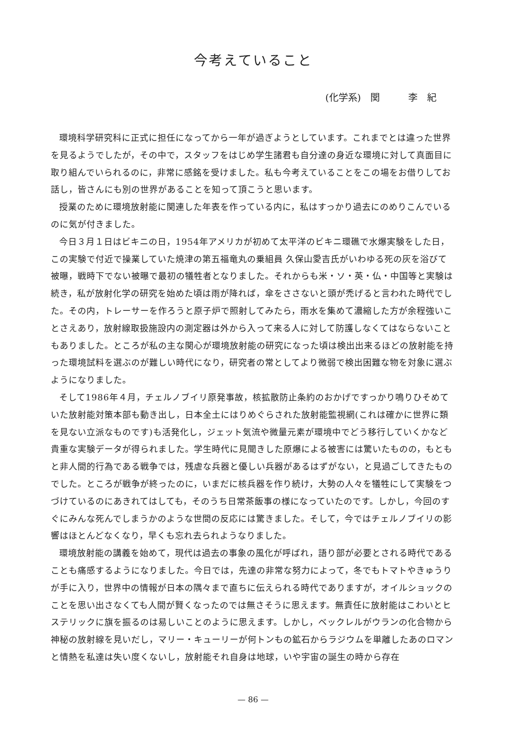今考えていること
(化学系)　関　　　李　紀
環境科学研究科に正式に担任になってから一年が過ぎようとしています。これまでとは違った世界を見るようでしたが，その中で，スタッフをはじめ学生諸君も自分達の身近な環境に対して真面目に取り組んでいられるのに，非常に感銘を受けました。私も今考えていることをこの場をお借りしてお話し，皆さんにも別の世界があることを知って頂こうと思います。
授業のために環境放射能に関連した年表を作っている内に，私はすっかり過去にのめりこんでいるのに気が付きました。
今日３月１日はビキニの日，1954年アメリカが初めて太平洋のビキニ環礁で水爆実験をした日，この実験で付近で操業していた焼津の第五福竜丸の乗組員 久保山愛吉氏がいわゆる死の灰を浴びて被曝，戦時下でない被曝で最初の犠牲者となりました。それからも米・ソ・英・仏・中国等と実験は続き，私が放射化学の研究を始めた頃は雨が降れば，傘をささないと頭が禿げると言われた時代でした。その内，トレーサーを作ろうと原子炉で照射してみたら，雨水を集めて濃縮した方が余程強いことさえあり，放射線取扱施設内の測定器は外から入って来る人に対して防護しなくてはならないこともありました。ところが私の主な関心が環境放射能の研究になった頃は検出出来るほどの放射能を持った環境試料を選ぶのが難しい時代になり，研究者の常としてより微弱で検出困難な物を対象に選ぶようになりました。
そして1986年４月，チェルノブイリ原発事故，核拡散防止条約のおかげですっかり鳴りひそめていた放射能対策本部も動き出し，日本全土にはりめぐらされた放射能監視網(これは確かに世界に類を見ない立派なものです)も活発化し，ジェット気流や微量元素が環境中でどう移行していくかなど貴重な実験データが得られました。学生時代に見聞きした原爆による被害には驚いたものの，もともと非人間的行為である戦争では，残虐な兵器と優しい兵器があるはずがない，と見過ごしてきたものでした。ところが戦争が終ったのに，いまだに核兵器を作り続け，大勢の人々を犠牲にして実験をつづけているのにあきれてはしても，そのうち日常茶飯事の様になっていたのです。しかし，今回のすぐにみんな死んでしまうかのような世間の反応には驚きました。そして，今ではチェルノブイリの影響はほとんどなくなり，早くも忘れ去られようなりました。
環境放射能の講義を始めて，現代は過去の事象の風化が呼ばれ，語り部が必要とされる時代であることも痛感するようになりました。今日では，先達の非常な努力によって，冬でもトマトやきゅうりが手に入り，世界中の情報が日本の隅々まで直ちに伝えられる時代でありますが，オイルショックのことを思い出さなくても人間が賢くなったのでは無さそうに思えます。無責任に放射能はこわいとヒステリックに旗を振るのは易しいことのように思えます。しかし，ベックレルがウランの化合物から神秘の放射線を見いだし，マリー・キューリーが何トンもの鉱石からラジウムを単離したあのロマンと情熱を私達は失い度くないし，放射能それ自身は地球，いや宇宙の誕生の時から存在
— 86 —